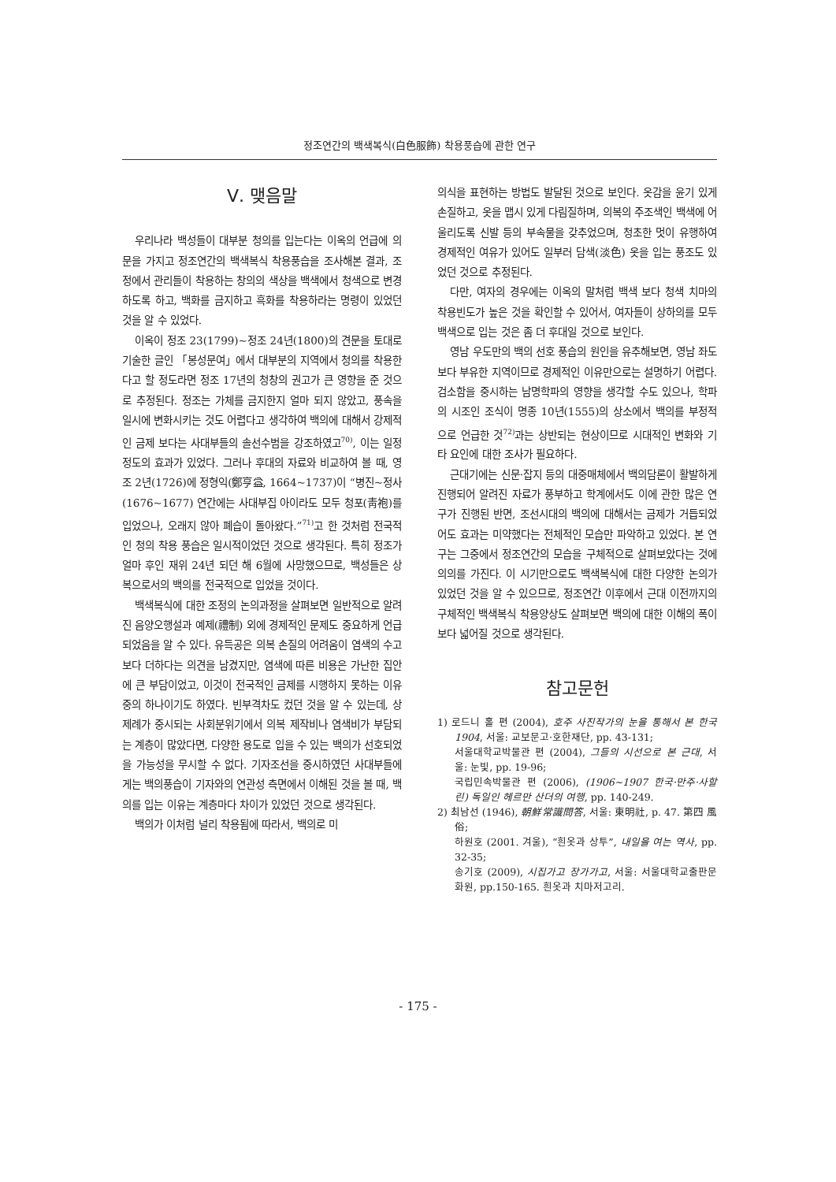정조연간의 백색복식(白色服飾) 착용풍습에 관한 연구
Ⅴ. 맺음말
우리나라 백성들이 대부분 청의를 입는다는 이옥의 언급에 의문을 가지고 정조연간의 백색복식 착용풍습을 조사해본 결과, 조정에서 관리들이 착용하는 창의의 색상을 백색에서 청색으로 변경하도록 하고, 백화를 금지하고 흑화를 착용하라는 명령이 있었던 것을 알 수 있었다.
이옥이 정조 23(1799)~정조 24년(1800)의 견문을 토대로 기술한 글인 「봉성문여」에서 대부분의 지역에서 청의를 착용한다고 할 정도라면 정조 17년의 청창의 권고가 큰 영향을 준 것으로 추정된다. 정조는 가체를 금지한지 얼마 되지 않았고, 풍속을 일시에 변화시키는 것도 어렵다고 생각하여 백의에 대해서 강제적인 금제 보다는 사대부들의 솔선수범을 강조하였고<sup>70)</sup>, 이는 일정 정도의 효과가 있었다. 그러나 후대의 자료와 비교하여 볼 때, 영조 2년(1726)에 정형익(鄭亨益, 1664~1737)이 “병진~정사(1676~1677) 연간에는 사대부집 아이라도 모두 청포(靑袍)를 입었으나, 오래지 않아 폐습이 돌아왔다.”<sup>71)</sup>고 한 것처럼 전국적인 청의 착용 풍습은 일시적이었던 것으로 생각된다. 특히 정조가 얼마 후인 재위 24년 되던 해 6월에 사망했으므로, 백성들은 상복으로서의 백의를 전국적으로 입었을 것이다.
백색복식에 대한 조정의 논의과정을 살펴보면 일반적으로 알려진 음양오행설과 예제(禮制) 외에 경제적인 문제도 중요하게 언급되었음을 알 수 있다. 유득공은 의복 손질의 어려움이 염색의 수고보다 더하다는 의견을 남겼지만, 염색에 따른 비용은 가난한 집안에 큰 부담이었고, 이것이 전국적인 금제를 시행하지 못하는 이유 중의 하나이기도 하였다. 빈부격차도 컸던 것을 알 수 있는데, 상제례가 중시되는 사회분위기에서 의복 제작비나 염색비가 부담되는 계층이 많았다면, 다양한 용도로 입을 수 있는 백의가 선호되었을 가능성을 무시할 수 없다. 기자조선을 중시하였던 사대부들에게는 백의풍습이 기자와의 연관성 측면에서 이해된 것을 볼 때, 백의를 입는 이유는 계층마다 차이가 있었던 것으로 생각된다.
백의가 이처럼 널리 착용됨에 따라서, 백의로 미
의식을 표현하는 방법도 발달된 것으로 보인다. 옷감을 윤기 있게 손질하고, 옷을 맵시 있게 다림질하며, 의복의 주조색인 백색에 어울리도록 신발 등의 부속물을 갖추었으며, 청초한 멋이 유행하여 경제적인 여유가 있어도 일부러 담색(淡色) 옷을 입는 풍조도 있었던 것으로 추정된다.
다만, 여자의 경우에는 이옥의 말처럼 백색 보다 청색 치마의 착용빈도가 높은 것을 확인할 수 있어서, 여자들이 상하의를 모두 백색으로 입는 것은 좀 더 후대일 것으로 보인다.
영남 우도만의 백의 선호 풍습의 원인을 유추해보면, 영남 좌도 보다 부유한 지역이므로 경제적인 이유만으로는 설명하기 어렵다. 검소함을 중시하는 남명학파의 영향을 생각할 수도 있으나, 학파의 시조인 조식이 명종 10년(1555)의 상소에서 백의를 부정적으로 언급한 것<sup>72)</sup>과는 상반되는 현상이므로 시대적인 변화와 기타 요인에 대한 조사가 필요하다.
근대기에는 신문·잡지 등의 대중매체에서 백의담론이 활발하게 진행되어 알려진 자료가 풍부하고 학계에서도 이에 관한 많은 연구가 진행된 반면, 조선시대의 백의에 대해서는 금제가 거듭되었어도 효과는 미약했다는 전체적인 모습만 파악하고 있었다. 본 연구는 그중에서 정조연간의 모습을 구체적으로 살펴보았다는 것에 의의를 가진다. 이 시기만으로도 백색복식에 대한 다양한 논의가 있었던 것을 알 수 있으므로, 정조연간 이후에서 근대 이전까지의 구체적인 백색복식 착용양상도 살펴보면 백의에 대한 이해의 폭이 보다 넓어질 것으로 생각된다.
참고문헌
1) 로드니 홀 편 (2004), 호주 사진작가의 눈을 통해서 본 한국 1904, 서울: 교보문고·호한재단, pp. 43-131;
서울대학교박물관 편 (2004), 그들의 시선으로 본 근대, 서울: 눈빛, pp. 19-96;
국립민속박물관 편 (2006), (1906~1907 한국·만주·사할린) 독일인 헤르만 산더의 여행, pp. 140-249.
2) 최남선 (1946), 朝鮮常識問答, 서울: 東明社, p. 47. 第四 風俗;
하원호 (2001. 겨울), “흰옷과 상투”, 내일을 여는 역사, pp. 32-35;
송기호 (2009), 시집가고 장가가고, 서울: 서울대학교출판문화원, pp.150-165. 흰옷과 치마저고리.
- 175 -